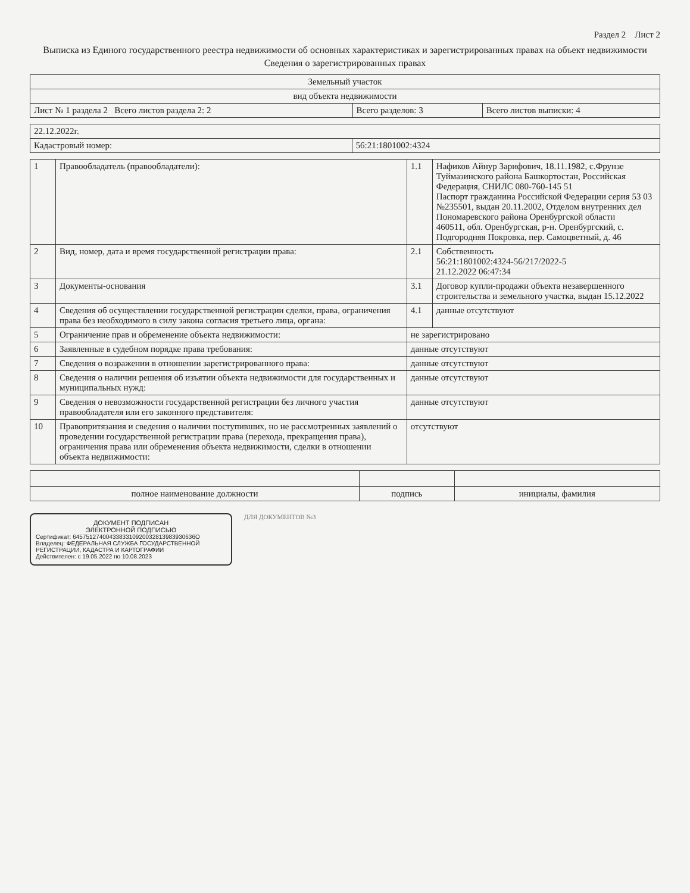Раздел 2 Лист 2
Выписка из Единого государственного реестра недвижимости об основных характеристиках и зарегистрированных правах на объект недвижимости
Сведения о зарегистрированных правах
| Земельный участок | | |
| вид объекта недвижимости | | |
| Лист № 1 раздела 2 Всего листов раздела 2: 2 | Всего разделов: 3 | Всего листов выписки: 4 |
| 22.12.2022г. | |
| Кадастровый номер: | 56:21:1801002:4324 |
| 1 | Правообладатель (правообладатели): | 1.1 | Нафиков Айнур Зарифович, 18.11.1982, с.Фрунзе Туймазинского района Башкортостан, Российская Федерация, СНИЛС 080-760-145 51 Паспорт гражданина Российской Федерации серия 53 03 №235501, выдан 20.11.2002, Отделом внутренних дел Пономаревского района Оренбургской области 460511, обл. Оренбургская, р-н. Оренбургский, с. Подгородняя Покровка, пер. Самоцветный, д. 46 |
| 2 | Вид, номер, дата и время государственной регистрации права: | 2.1 | Собственность 56:21:1801002:4324-56/217/2022-5 21.12.2022 06:47:34 |
| 3 | Документы-основания | 3.1 | Договор купли-продажи объекта незавершенного строительства и земельного участка, выдан 15.12.2022 |
| 4 | Сведения об осуществлении государственной регистрации сделки, права, ограничения права без необходимого в силу закона согласия третьего лица, органа: | 4.1 | данные отсутствуют |
| 5 | Ограничение прав и обременение объекта недвижимости: | не зарегистрировано | |
| 6 | Заявленные в судебном порядке права требования: | данные отсутствуют | |
| 7 | Сведения о возражении в отношении зарегистрированного права: | данные отсутствуют | |
| 8 | Сведения о наличии решения об изъятии объекта недвижимости для государственных и муниципальных нужд: | данные отсутствуют | |
| 9 | Сведения о невозможности государственной регистрации без личного участия правообладателя или его законного представителя: | данные отсутствуют | |
| 10 | Правопритязания и сведения о наличии поступивших, но не рассмотренных заявлений о проведении государственной регистрации права (перехода, прекращения права), ограничения права или обременения объекта недвижимости, сделки в отношении объекта недвижимости: | отсутствуют | |
| полное наименование должности | подпись | инициалы, фамилия |
ДОКУМЕНТ ПОДПИСАН
ЭЛЕКТРОННОЙ ПОДПИСЬЮ
Сертификат: 6457512740043383310920032813983930636О
Владелец: ФЕДЕРАЛЬНАЯ СЛУЖБА ГОСУДАРСТВЕННОЙ РЕГИСТРАЦИИ, КАДАСТРА И КАРТОГРАФИИ
Действителен: с 19.05.2022 по 10.08.2023
ДЛЯ ДОКУМЕНТОВ №3